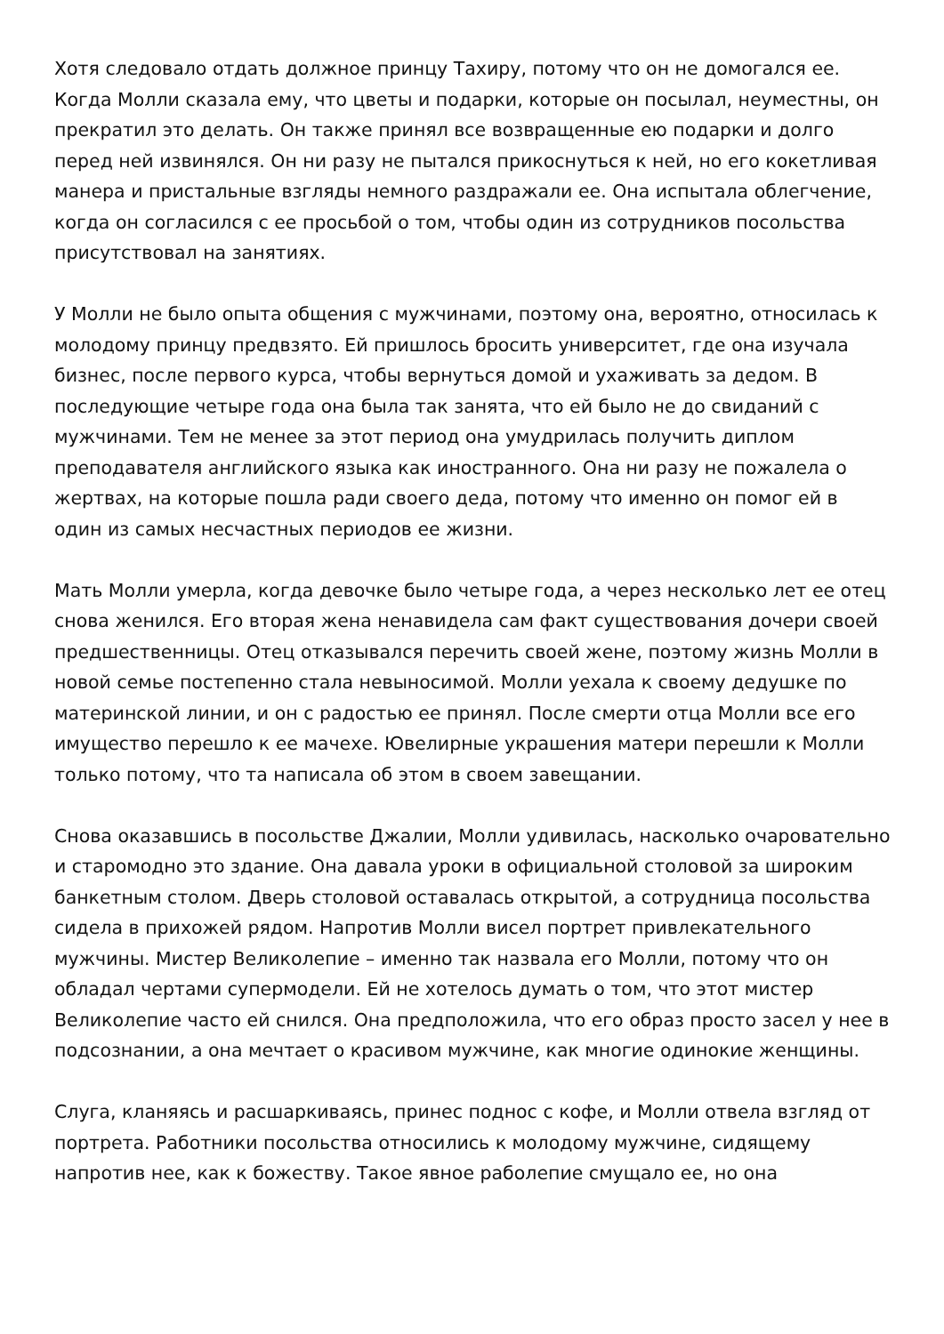Хотя следовало отдать должное принцу Тахиру, потому что он не домогался ее. Когда Молли сказала ему, что цветы и подарки, которые он посылал, неуместны, он прекратил это делать. Он также принял все возвращенные ею подарки и долго перед ней извинялся. Он ни разу не пытался прикоснуться к ней, но его кокетливая манера и пристальные взгляды немного раздражали ее. Она испытала облегчение, когда он согласился с ее просьбой о том, чтобы один из сотрудников посольства присутствовал на занятиях.
У Молли не было опыта общения с мужчинами, поэтому она, вероятно, относилась к молодому принцу предвзято. Ей пришлось бросить университет, где она изучала бизнес, после первого курса, чтобы вернуться домой и ухаживать за дедом. В последующие четыре года она была так занята, что ей было не до свиданий с мужчинами. Тем не менее за этот период она умудрилась получить диплом преподавателя английского языка как иностранного. Она ни разу не пожалела о жертвах, на которые пошла ради своего деда, потому что именно он помог ей в один из самых несчастных периодов ее жизни.
Мать Молли умерла, когда девочке было четыре года, а через несколько лет ее отец снова женился. Его вторая жена ненавидела сам факт существования дочери своей предшественницы. Отец отказывался перечить своей жене, поэтому жизнь Молли в новой семье постепенно стала невыносимой. Молли уехала к своему дедушке по материнской линии, и он с радостью ее принял. После смерти отца Молли все его имущество перешло к ее мачехе. Ювелирные украшения матери перешли к Молли только потому, что та написала об этом в своем завещании.
Снова оказавшись в посольстве Джалии, Молли удивилась, насколько очаровательно и старомодно это здание. Она давала уроки в официальной столовой за широким банкетным столом. Дверь столовой оставалась открытой, а сотрудница посольства сидела в прихожей рядом. Напротив Молли висел портрет привлекательного мужчины. Мистер Великолепие – именно так назвала его Молли, потому что он обладал чертами супермодели. Ей не хотелось думать о том, что этот мистер Великолепие часто ей снился. Она предположила, что его образ просто засел у нее в подсознании, а она мечтает о красивом мужчине, как многие одинокие женщины.
Слуга, кланяясь и расшаркиваясь, принес поднос с кофе, и Молли отвела взгляд от портрета. Работники посольства относились к молодому мужчине, сидящему напротив нее, как к божеству. Такое явное раболепие смущало ее, но она